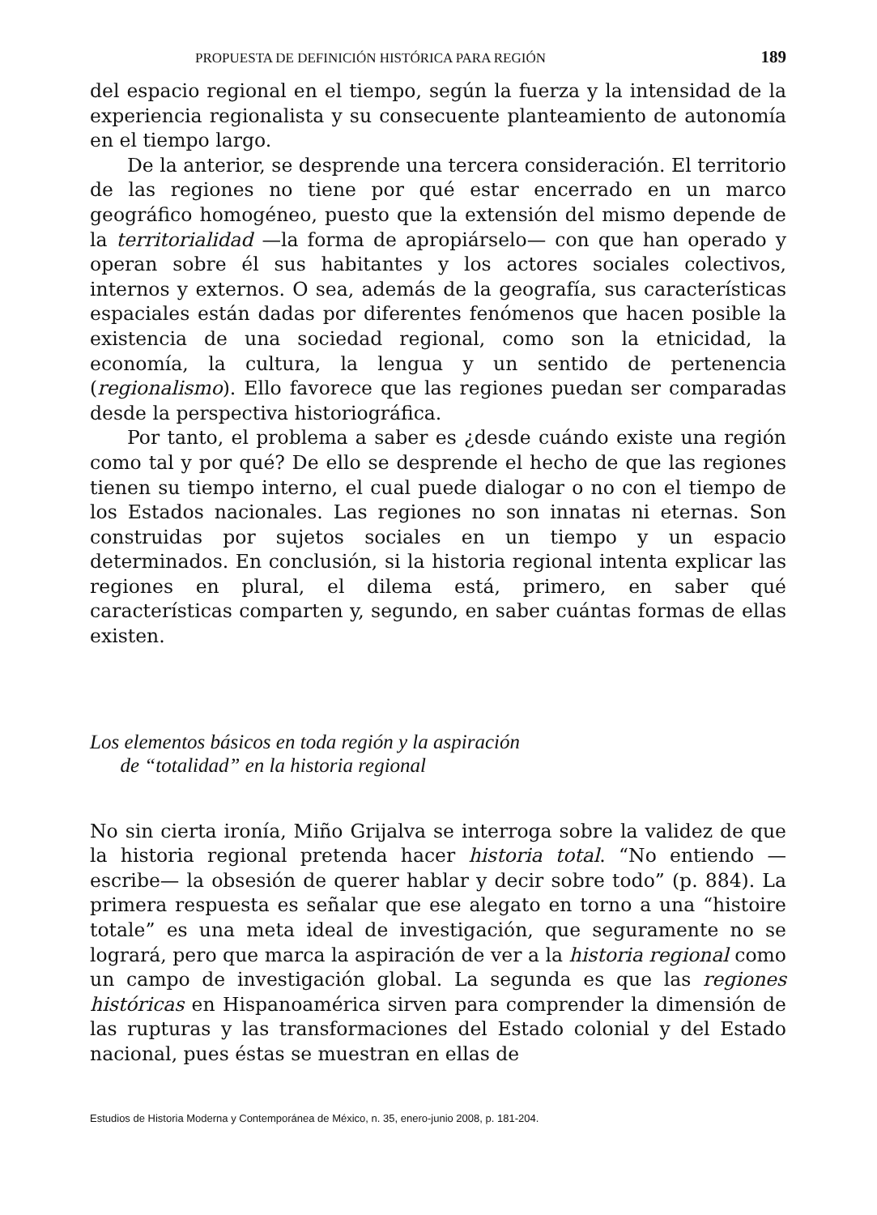PROPUESTA DE DEFINICIÓN HISTÓRICA PARA REGIÓN 189
del espacio regional en el tiempo, según la fuerza y la intensidad de la experiencia regionalista y su consecuente planteamiento de autonomía en el tiempo largo.
De la anterior, se desprende una tercera consideración. El territorio de las regiones no tiene por qué estar encerrado en un marco geográfico homogéneo, puesto que la extensión del mismo depende de la territorialidad —la forma de apropiárselo— con que han operado y operan sobre él sus habitantes y los actores sociales colectivos, internos y externos. O sea, además de la geografía, sus características espaciales están dadas por diferentes fenómenos que hacen posible la existencia de una sociedad regional, como son la etnicidad, la economía, la cultura, la lengua y un sentido de pertenencia (regionalismo). Ello favorece que las regiones puedan ser comparadas desde la perspectiva historiográfica.
Por tanto, el problema a saber es ¿desde cuándo existe una región como tal y por qué? De ello se desprende el hecho de que las regiones tienen su tiempo interno, el cual puede dialogar o no con el tiempo de los Estados nacionales. Las regiones no son innatas ni eternas. Son construidas por sujetos sociales en un tiempo y un espacio determinados. En conclusión, si la historia regional intenta explicar las regiones en plural, el dilema está, primero, en saber qué características comparten y, segundo, en saber cuántas formas de ellas existen.
Los elementos básicos en toda región y la aspiración
de “totalidad” en la historia regional
No sin cierta ironía, Miño Grijalva se interroga sobre la validez de que la historia regional pretenda hacer historia total. “No entiendo —escribe— la obsesión de querer hablar y decir sobre todo” (p. 884). La primera respuesta es señalar que ese alegato en torno a una “histoire totale” es una meta ideal de investigación, que seguramente no se logrará, pero que marca la aspiración de ver a la historia regional como un campo de investigación global. La segunda es que las regiones históricas en Hispanoamérica sirven para comprender la dimensión de las rupturas y las transformaciones del Estado colonial y del Estado nacional, pues éstas se muestran en ellas de
Estudios de Historia Moderna y Contemporánea de México, n. 35, enero-junio 2008, p. 181-204.